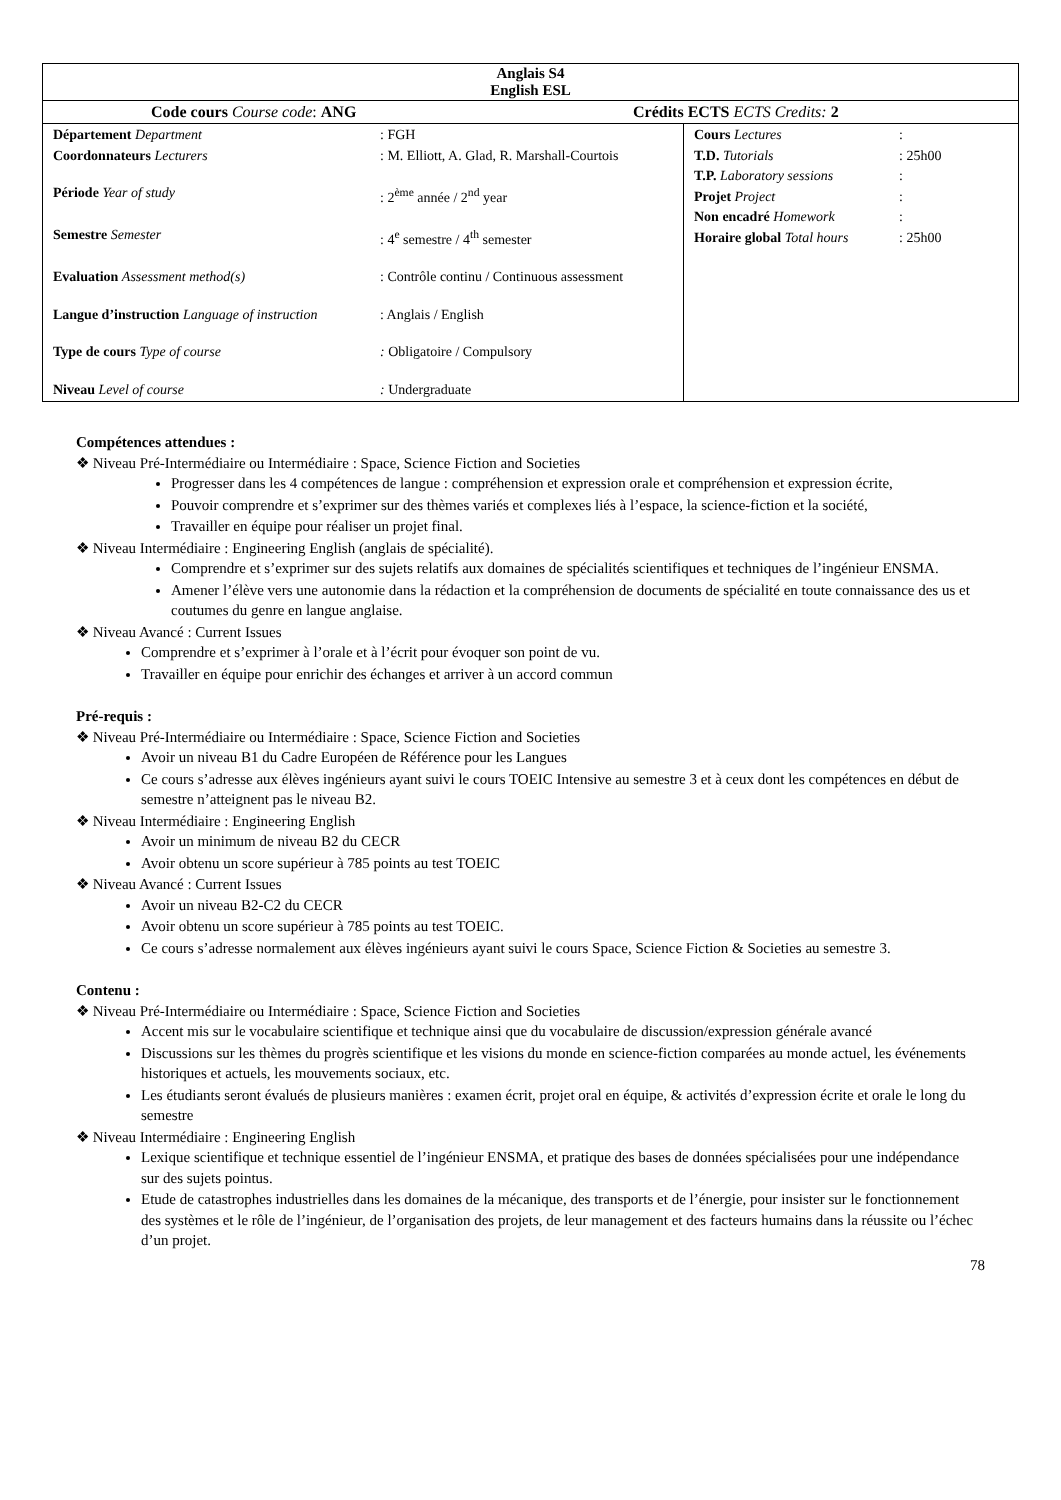| Anglais S4 English ESL | |
| Code cours Course code : ANG Crédits ECTS ECTS Credits: 2 | |
| / Département Department / : FGH / / Coordonnateurs Lecturers / : M. Elliott, A. Glad, R. Marshall-Courtois / / Période Year of study / : 2<sup>ème</sup> année / 2<sup>nd</sup> year / / Semestre Semester / : 4<sup>e</sup> semestre / 4<sup>th</sup> semester / / Evaluation Assessment method(s) / : Contrôle continu / Continuous assessment / / Langue d’instruction Language of instruction / : Anglais / English / / Type de cours Type of course / : Obligatoire / Compulsory / / Niveau Level of course / : Undergraduate / | / Cours Lectures / : / / T.D. Tutorials / : 25h00 / / T.P. Laboratory sessions / : / / Projet Project / : / / Non encadré Homework / : / / Horaire global Total hours / : 25h00 / |
Compétences attendues :
❖ Niveau Pré-Intermédiaire ou Intermédiaire : Space, Science Fiction and Societies
Progresser dans les 4 compétences de langue : compréhension et expression orale et compréhension et expression écrite,
Pouvoir comprendre et s’exprimer sur des thèmes variés et complexes liés à l’espace, la science-fiction et la société,
Travailler en équipe pour réaliser un projet final.
❖ Niveau Intermédiaire : Engineering English (anglais de spécialité).
Comprendre et s’exprimer sur des sujets relatifs aux domaines de spécialités scientifiques et techniques de l’ingénieur ENSMA.
Amener l’élève vers une autonomie dans la rédaction et la compréhension de documents de spécialité en toute connaissance des us et coutumes du genre en langue anglaise.
❖ Niveau Avancé : Current Issues
Comprendre et s’exprimer à l’orale et à l’écrit pour évoquer son point de vu.
Travailler en équipe pour enrichir des échanges et arriver à un accord commun
Pré-requis :
❖ Niveau Pré-Intermédiaire ou Intermédiaire : Space, Science Fiction and Societies
Avoir un niveau B1 du Cadre Européen de Référence pour les Langues
Ce cours s’adresse aux élèves ingénieurs ayant suivi le cours TOEIC Intensive au semestre 3 et à ceux dont les compétences en début de semestre n’atteignent pas le niveau B2.
❖ Niveau Intermédiaire : Engineering English
Avoir un minimum de niveau B2 du CECR
Avoir obtenu un score supérieur à 785 points au test TOEIC
❖ Niveau Avancé : Current Issues
Avoir un niveau B2-C2 du CECR
Avoir obtenu un score supérieur à 785 points au test TOEIC.
Ce cours s’adresse normalement aux élèves ingénieurs ayant suivi le cours Space, Science Fiction & Societies au semestre 3.
Contenu :
❖ Niveau Pré-Intermédiaire ou Intermédiaire : Space, Science Fiction and Societies
Accent mis sur le vocabulaire scientifique et technique ainsi que du vocabulaire de discussion/expression générale avancé
Discussions sur les thèmes du progrès scientifique et les visions du monde en science-fiction comparées au monde actuel, les événements historiques et actuels, les mouvements sociaux, etc.
Les étudiants seront évalués de plusieurs manières : examen écrit, projet oral en équipe, & activités d’expression écrite et orale le long du semestre
❖ Niveau Intermédiaire : Engineering English
Lexique scientifique et technique essentiel de l’ingénieur ENSMA, et pratique des bases de données spécialisées pour une indépendance sur des sujets pointus.
Etude de catastrophes industrielles dans les domaines de la mécanique, des transports et de l’énergie, pour insister sur le fonctionnement des systèmes et le rôle de l’ingénieur, de l’organisation des projets, de leur management et des facteurs humains dans la réussite ou l’échec d’un projet.
78